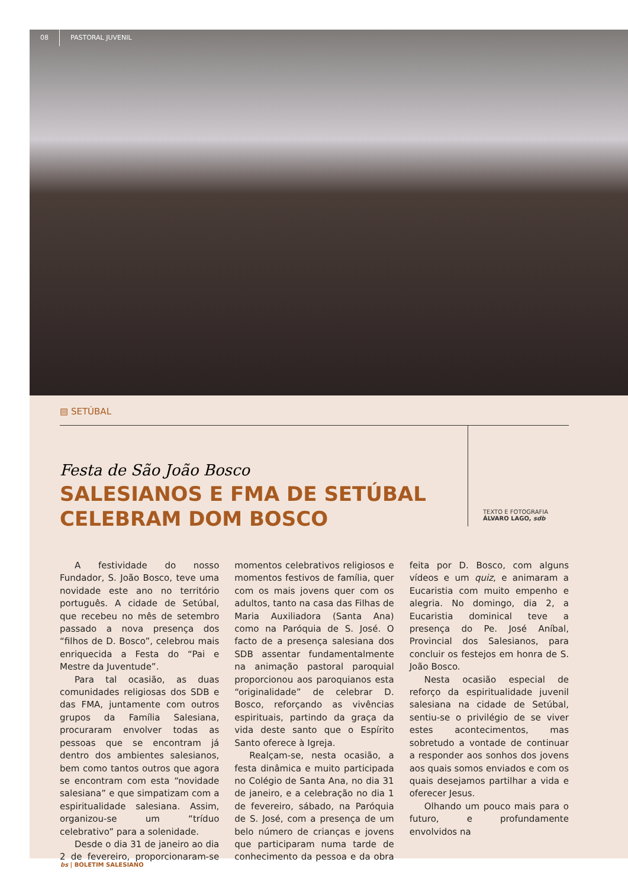08 PASTORAL JUVENIL
▤ SETÚBAL
Festa de São João Bosco
SALESIANOS E FMA DE SETÚBAL
CELEBRAM DOM BOSCO
TEXTO E FOTOGRAFIA
ÁLVARO LAGO, sdb
A festividade do nosso Fundador, S. João Bosco, teve uma novidade este ano no território português. A cidade de Setúbal, que recebeu no mês de setembro passado a nova presença dos “filhos de D. Bosco”, celebrou mais enriquecida a Festa do “Pai e Mestre da Juventude”.
Para tal ocasião, as duas comunidades religiosas dos SDB e das FMA, juntamente com outros grupos da Família Salesiana, procuraram envolver todas as pessoas que se encontram já dentro dos ambientes salesianos, bem como tantos outros que agora se encontram com esta “novidade salesiana” e que simpatizam com a espiritualidade salesiana. Assim, organizou-se um “tríduo celebrativo” para a solenidade.
Desde o dia 31 de janeiro ao dia 2 de fevereiro, proporcionaram-se momentos celebrativos religiosos e momentos festivos de família, quer com os mais jovens quer com os adultos, tanto na casa das Filhas de Maria Auxiliadora (Santa Ana) como na Paróquia de S. José. O facto de a presença salesiana dos SDB assentar fundamentalmente na animação pastoral paroquial proporcionou aos paroquianos esta “originalidade” de celebrar D. Bosco, reforçando as vivências espirituais, partindo da graça da vida deste santo que o Espírito Santo oferece à Igreja.
Realçam-se, nesta ocasião, a festa dinâmica e muito participada no Colégio de Santa Ana, no dia 31 de janeiro, e a celebração no dia 1 de fevereiro, sábado, na Paróquia de S. José, com a presença de um belo número de crianças e jovens que participaram numa tarde de conhecimento da pessoa e da obra feita por D. Bosco, com alguns vídeos e um quiz, e animaram a Eucaristia com muito empenho e alegria. No domingo, dia 2, a Eucaristia dominical teve a presença do Pe. José Aníbal, Provincial dos Salesianos, para concluir os festejos em honra de S. João Bosco.
Nesta ocasião especial de reforço da espiritualidade juvenil salesiana na cidade de Setúbal, sentiu-se o privilégio de se viver estes acontecimentos, mas sobretudo a vontade de continuar a responder aos sonhos dos jovens aos quais somos enviados e com os quais desejamos partilhar a vida e oferecer Jesus.
Olhando um pouco mais para o futuro, e profundamente envolvidos na
bs | BOLETIM SALESIANO